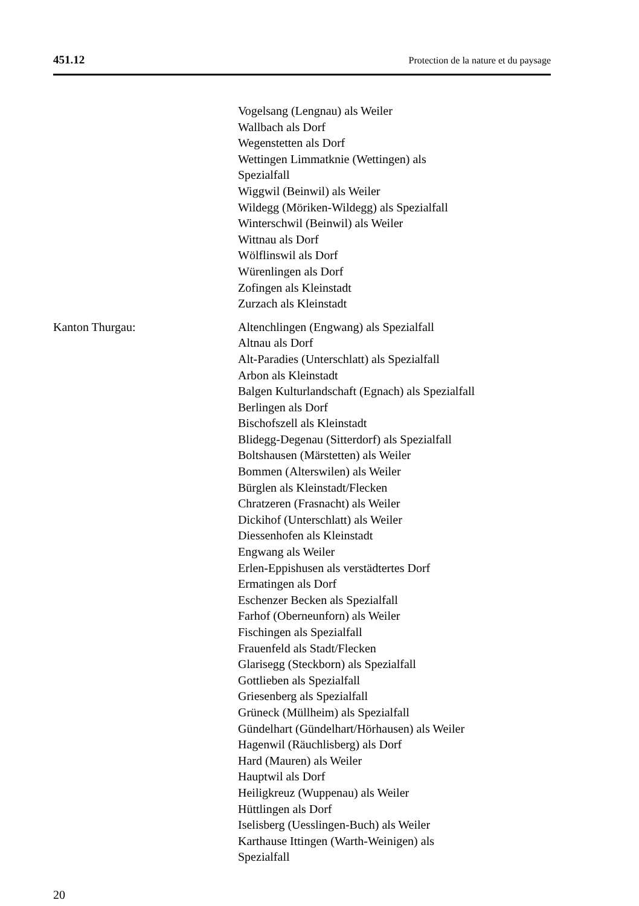451.12 Protection de la nature et du paysage
Vogelsang (Lengnau) als Weiler
Wallbach als Dorf
Wegenstetten als Dorf
Wettingen Limmatknie (Wettingen) als
Spezialfall
Wiggwil (Beinwil) als Weiler
Wildegg (Möriken-Wildegg) als Spezialfall
Winterschwil (Beinwil) als Weiler
Wittnau als Dorf
Wölflinswil als Dorf
Würenlingen als Dorf
Zofingen als Kleinstadt
Zurzach als Kleinstadt
Kanton Thurgau: Altenchlingen (Engwang) als Spezialfall
Altnau als Dorf
Alt-Paradies (Unterschlatt) als Spezialfall
Arbon als Kleinstadt
Balgen Kulturlandschaft (Egnach) als Spezialfall
Berlingen als Dorf
Bischofszell als Kleinstadt
Blidegg-Degenau (Sitterdorf) als Spezialfall
Boltshausen (Märstetten) als Weiler
Bommen (Alterswilen) als Weiler
Bürglen als Kleinstadt/Flecken
Chratzeren (Frasnacht) als Weiler
Dickihof (Unterschlatt) als Weiler
Diessenhofen als Kleinstadt
Engwang als Weiler
Erlen-Eppishusen als verstädtertes Dorf
Ermatingen als Dorf
Eschenzer Becken als Spezialfall
Farhof (Oberneunforn) als Weiler
Fischingen als Spezialfall
Frauenfeld als Stadt/Flecken
Glarisegg (Steckborn) als Spezialfall
Gottlieben als Spezialfall
Griesenberg als Spezialfall
Grüneck (Müllheim) als Spezialfall
Gündelhart (Gündelhart/Hörhausen) als Weiler
Hagenwil (Räuchlisberg) als Dorf
Hard (Mauren) als Weiler
Hauptwil als Dorf
Heiligkreuz (Wuppenau) als Weiler
Hüttlingen als Dorf
Iselisberg (Uesslingen-Buch) als Weiler
Karthause Ittingen (Warth-Weinigen) als
Spezialfall
20